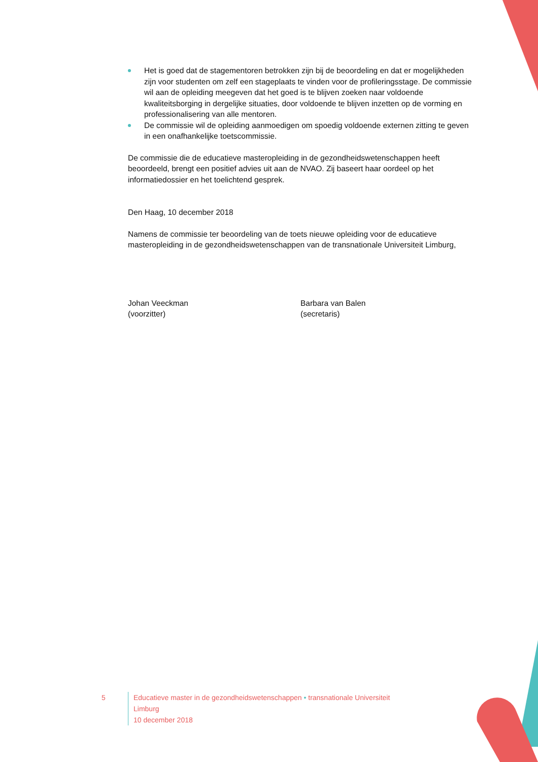Het is goed dat de stagementoren betrokken zijn bij de beoordeling en dat er mogelijkheden zijn voor studenten om zelf een stageplaats te vinden voor de profileringsstage. De commissie wil aan de opleiding meegeven dat het goed is te blijven zoeken naar voldoende kwaliteitsborging in dergelijke situaties, door voldoende te blijven inzetten op de vorming en professionalisering van alle mentoren.
De commissie wil de opleiding aanmoedigen om spoedig voldoende externen zitting te geven in een onafhankelijke toetscommissie.
De commissie die de educatieve masteropleiding in de gezondheidswetenschappen heeft beoordeeld, brengt een positief advies uit aan de NVAO. Zij baseert haar oordeel op het informatiedossier en het toelichtend gesprek.
Den Haag, 10 december 2018
Namens de commissie ter beoordeling van de toets nieuwe opleiding voor de educatieve masteropleiding in de gezondheidswetenschappen van de transnationale Universiteit Limburg,
Johan Veeckman
(voorzitter)
Barbara van Balen
(secretaris)
5 Educatieve master in de gezondheidswetenschappen • transnationale Universiteit Limburg
10 december 2018